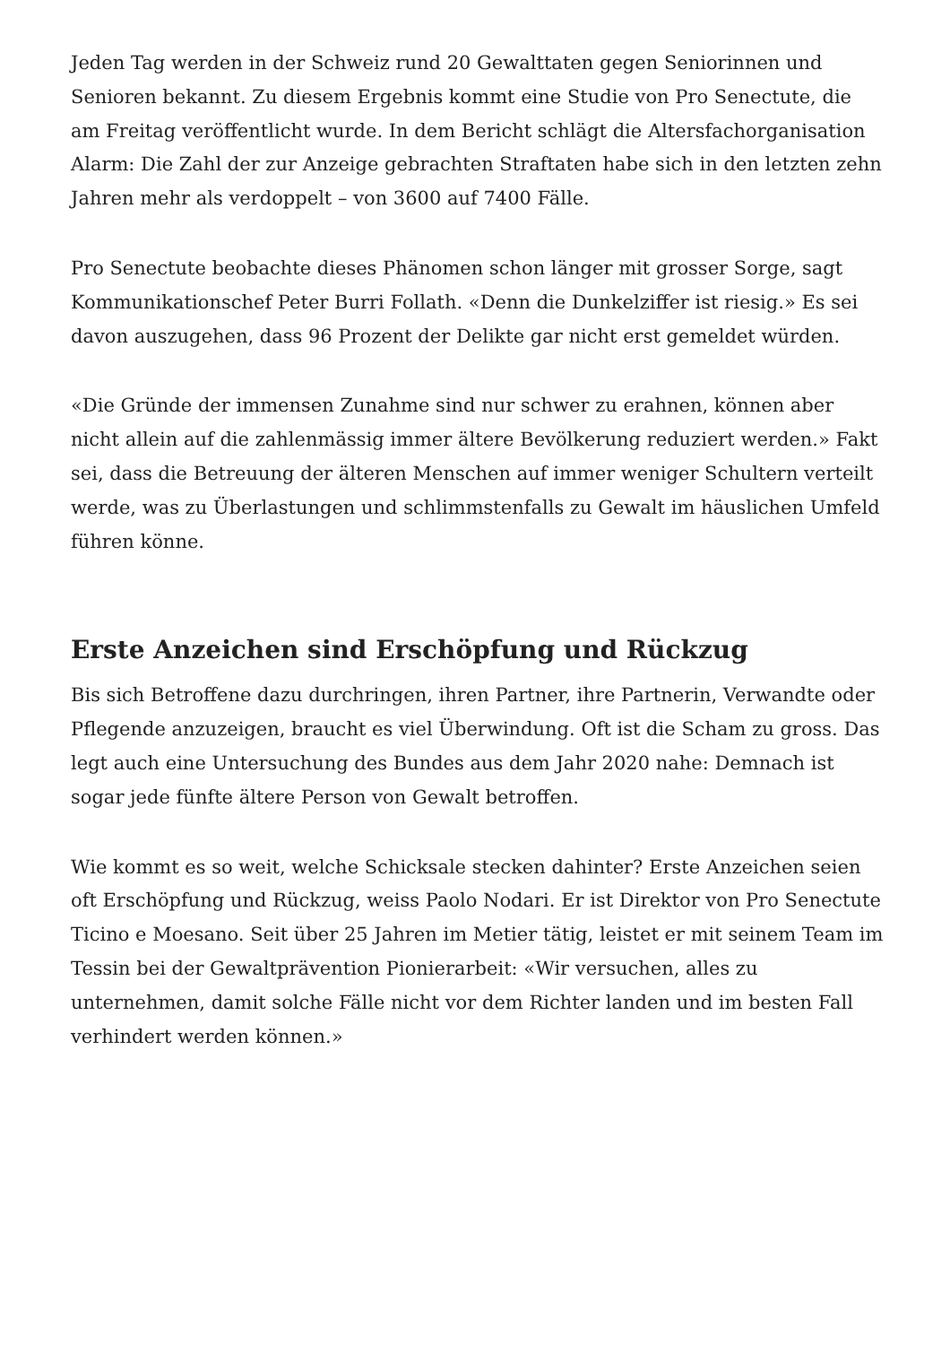Jeden Tag werden in der Schweiz rund 20 Gewalttaten gegen Seniorinnen und Senioren bekannt. Zu diesem Ergebnis kommt eine Studie von Pro Senectute, die am Freitag veröffentlicht wurde. In dem Bericht schlägt die Altersfachorganisation Alarm: Die Zahl der zur Anzeige gebrachten Straftaten habe sich in den letzten zehn Jahren mehr als verdoppelt – von 3600 auf 7400 Fälle.
Pro Senectute beobachte dieses Phänomen schon länger mit grosser Sorge, sagt Kommunikationschef Peter Burri Follath. «Denn die Dunkelziffer ist riesig.» Es sei davon auszugehen, dass 96 Prozent der Delikte gar nicht erst gemeldet würden.
«Die Gründe der immensen Zunahme sind nur schwer zu erahnen, können aber nicht allein auf die zahlenmässig immer ältere Bevölkerung reduziert werden.» Fakt sei, dass die Betreuung der älteren Menschen auf immer weniger Schultern verteilt werde, was zu Überlastungen und schlimmstenfalls zu Gewalt im häuslichen Umfeld führen könne.
Erste Anzeichen sind Erschöpfung und Rückzug
Bis sich Betroffene dazu durchringen, ihren Partner, ihre Partnerin, Verwandte oder Pflegende anzuzeigen, braucht es viel Überwindung. Oft ist die Scham zu gross. Das legt auch eine Untersuchung des Bundes aus dem Jahr 2020 nahe: Demnach ist sogar jede fünfte ältere Person von Gewalt betroffen.
Wie kommt es so weit, welche Schicksale stecken dahinter? Erste Anzeichen seien oft Erschöpfung und Rückzug, weiss Paolo Nodari. Er ist Direktor von Pro Senectute Ticino e Moesano. Seit über 25 Jahren im Metier tätig, leistet er mit seinem Team im Tessin bei der Gewaltprävention Pionierarbeit: «Wir versuchen, alles zu unternehmen, damit solche Fälle nicht vor dem Richter landen und im besten Fall verhindert werden können.»